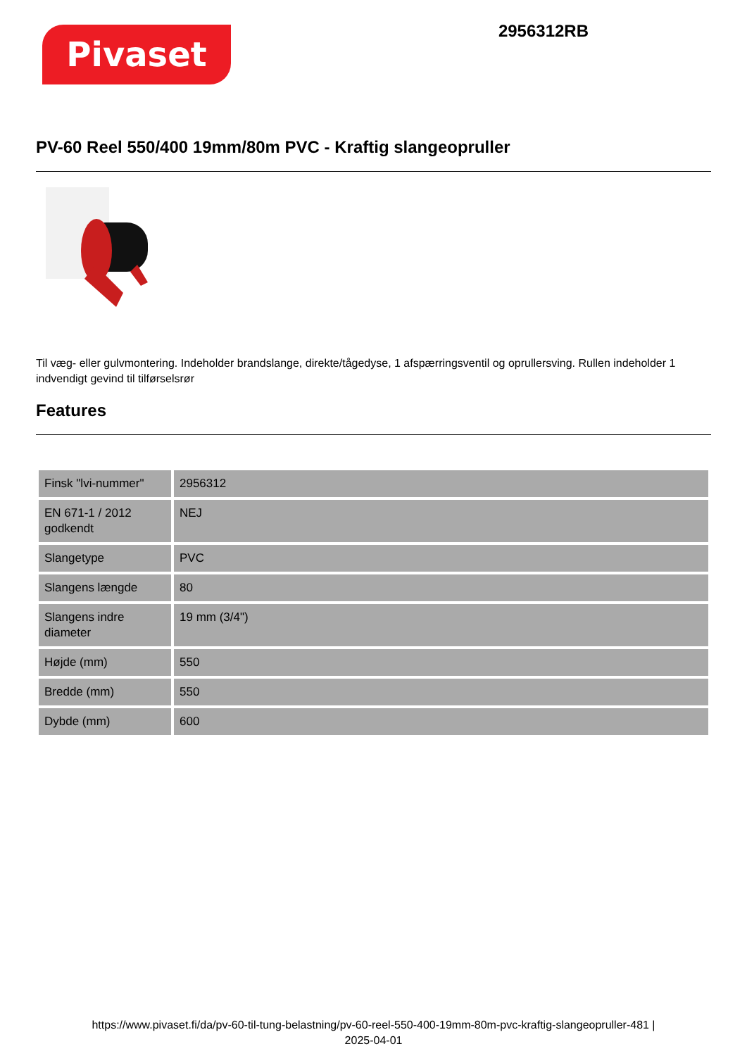Pivaset
2956312RB
PV-60 Reel 550/400 19mm/80m PVC - Kraftig slangeopruller
Til væg- eller gulvmontering. Indeholder brandslange, direkte/tågedyse, 1 afspærringsventil og oprullersving. Rullen indeholder 1 indvendigt gevind til tilførselsrør
Features
| Finsk "lvi-nummer" | 2956312 |
| EN 671-1 / 2012 godkendt | NEJ |
| Slangetype | PVC |
| Slangens længde | 80 |
| Slangens indre diameter | 19 mm (3/4") |
| Højde (mm) | 550 |
| Bredde (mm) | 550 |
| Dybde (mm) | 600 |
https://www.pivaset.fi/da/pv-60-til-tung-belastning/pv-60-reel-550-400-19mm-80m-pvc-kraftig-slangeopruller-481 |
2025-04-01